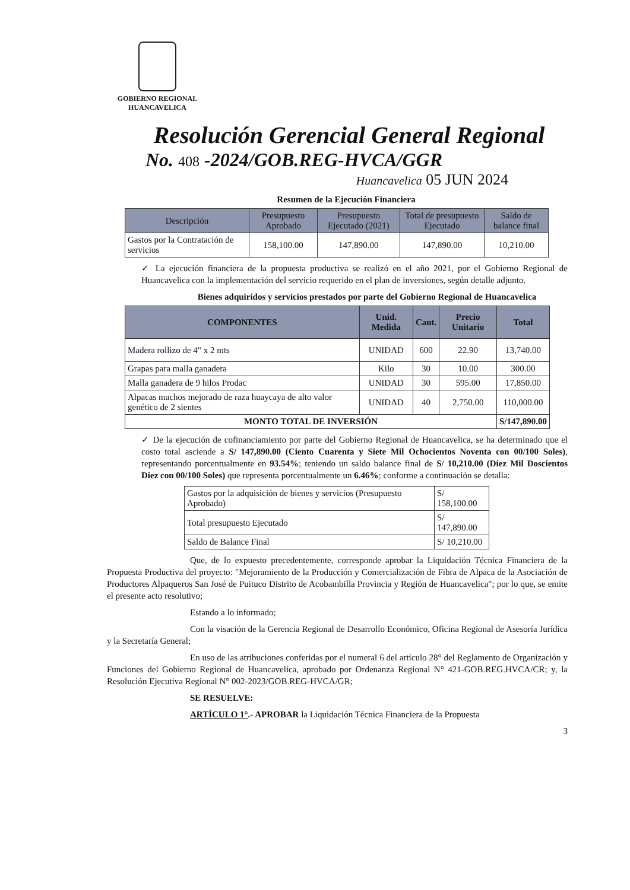GOBIERNO REGIONAL
HUANCAVELICA
Resolución Gerencial General Regional
No. 408 -2024/GOB.REG-HVCA/GGR
Huancavelica 05 JUN 2024
Resumen de la Ejecución Financiera
| Descripción | Presupuesto Aprobado | Presupuesto Ejecutado (2021) | Total de presupuesto Ejecutado | Saldo de balance final |
| --- | --- | --- | --- | --- |
| Gastos por la Contratación de servicios | 158,100.00 | 147,890.00 | 147,890.00 | 10,210.00 |
✓ La ejecución financiera de la propuesta productiva se realizó en el año 2021, por el Gobierno Regional de Huancavelica con la implementación del servicio requerido en el plan de inversiones, según detalle adjunto.
Bienes adquiridos y servicios prestados por parte del Gobierno Regional de Huancavelica
| COMPONENTES | Unid. Medida | Cant. | Precio Unitario | Total |
| --- | --- | --- | --- | --- |
| Madera rollizo de 4" x 2 mts | UNIDAD | 600 | 22.90 | 13,740.00 |
| Grapas para malla ganadera | Kilo | 30 | 10.00 | 300.00 |
| Malla ganadera de 9 hilos Prodac | UNIDAD | 30 | 595.00 | 17,850.00 |
| Alpacas machos mejorado de raza huaycaya de alto valor genético de 2 sientes | UNIDAD | 40 | 2,750.00 | 110,000.00 |
| MONTO TOTAL DE INVERSIÓN | | | | S/147,890.00 |
✓ De la ejecución de cofinanciamiento por parte del Gobierno Regional de Huancavelica, se ha determinado que el costo total asciende a S/ 147,890.00 (Ciento Cuarenta y Siete Mil Ochocientos Noventa con 00/100 Soles), representando porcentualmente en 93.54%; teniendo un saldo balance final de S/ 10,210.00 (Diez Mil Doscientos Diez con 00/100 Soles) que representa porcentualmente un 6.46%; conforme a continuación se detalla:
| Gastos por la adquisición de bienes y servicios (Presupuesto Aprobado) | S/ 158,100.00 |
| Total presupuesto Ejecutado | S/ 147,890.00 |
| Saldo de Balance Final | S/ 10,210.00 |
Que, de lo expuesto precedentemente, corresponde aprobar la Liquidación Técnica Financiera de la Propuesta Productiva del proyecto: "Mejoramiento de la Producción y Comercialización de Fibra de Alpaca de la Asociación de Productores Alpaqueros San José de Puituco Distrito de Acobambilla Provincia y Región de Huancavelica"; por lo que, se emite el presente acto resolutivo;
Estando a lo informado;
Con la visación de la Gerencia Regional de Desarrollo Económico, Oficina Regional de Asesoría Jurídica y la Secretaría General;
En uso de las atribuciones conferidas por el numeral 6 del artículo 28° del Reglamento de Organización y Funciones del Gobierno Regional de Huancavelica, aprobado por Ordenanza Regional N° 421-GOB.REG.HVCA/CR; y, la Resolución Ejecutiva Regional N° 002-2023/GOB.REG-HVCA/GR;
SE RESUELVE:
ARTÍCULO 1°.- APROBAR la Liquidación Técnica Financiera de la Propuesta
3